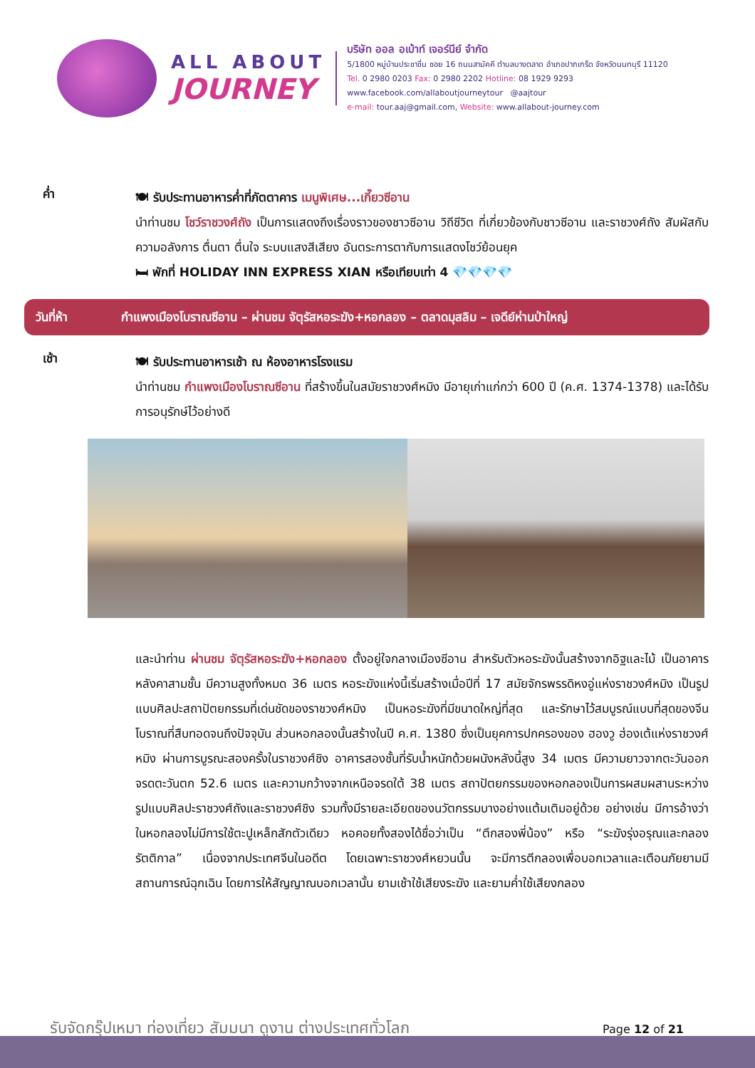ALL ABOUT
JOURNEY
บริษัท ออล อเบ้าท์ เจอร์นีย์ จำกัด
5/1800 หมู่บ้านประชาชื่น ซอย 16 ถนนสามัคคี ตำบลบางตลาด อำเภอปากเกร็ด จังหวัดนนทบุรี 11120
Tel. 0 2980 0203 Fax: 0 2980 2202 Hotline: 08 1929 9293
www.facebook.com/allaboutjourneytour @aajtour
e-mail: tour.aaj@gmail.com, Website: www.allabout-journey.com
ค่ำ
🍽 รับประทานอาหารค่ำที่ภัตตาคาร เมนูพิเศษ...เกี๊ยวซีอาน
นำท่านชม โชว์ราชวงศ์ถัง เป็นการแสดงถึงเรื่องราวของชาวซีอาน วิถีชีวิต ที่เกี่ยวข้องกับชาวซีอาน และราชวงศ์ถัง สัมผัสกับความอลังการ ตื่นตา ตื่นใจ ระบบแสงสีเสียง อันตระการตากับการแสดงโชว์ย้อนยุค
🛏 พักที่ HOLIDAY INN EXPRESS XIAN หรือเทียบเท่า 4 💎💎💎💎
วันที่ห้า กำแพงเมืองโบราณซีอาน – ผ่านชม จัตุรัสหอระฆัง+หอกลอง – ตลาดมุสลิม – เจดีย์ห่านป่าใหญ่
เช้า
🍽 รับประทานอาหารเช้า ณ ห้องอาหารโรงแรม
นำท่านชม กำแพงเมืองโบราณซีอาน ที่สร้างขึ้นในสมัยราชวงศ์หมิง มีอายุเก่าแก่กว่า 600 ปี (ค.ศ. 1374-1378) และได้รับการอนุรักษ์ไว้อย่างดี
และนำท่าน ผ่านชม จัตุรัสหอระฆัง+หอกลอง ตั้งอยู่ใจกลางเมืองซีอาน สำหรับตัวหอระฆังนั้นสร้างจากอิฐและไม้ เป็นอาคารหลังคาสามชั้น มีความสูงทั้งหมด 36 เมตร หอระฆังแห่งนี้เริ่มสร้างเมื่อปีที่ 17 สมัยจักรพรรดิหงอู่แห่งราชวงศ์หมิง เป็นรูปแบบศิลปะสถาปัตยกรรมที่เด่นชัดของราชวงศ์หมิง เป็นหอระฆังที่มีขนาดใหญ่ที่สุด และรักษาไว้สมบูรณ์แบบที่สุดของจีนโบราณที่สืบทอดจนถึงปัจจุบัน ส่วนหอกลองนั้นสร้างในปี ค.ศ. 1380 ซึ่งเป็นยุคการปกครองของ ฮองวู ฮ่องเต้แห่งราชวงศ์ หมิง ผ่านการบูรณะสองครั้งในราชวงศ์ชิง อาคารสองชั้นที่รับน้ำหนักด้วยผนังหลังนี้สูง 34 เมตร มีความยาวจากตะวันออกจรดตะวันตก 52.6 เมตร และความกว้างจากเหนือจรดใต้ 38 เมตร สถาปัตยกรรมของหอกลองเป็นการผสมผสานระหว่างรูปแบบศิลปะราชวงศ์ถังและราชวงศ์ชิง รวมทั้งมีรายละเอียดของนวัตกรรมบางอย่างแต้มเติมอยู่ด้วย อย่างเช่น มีการอ้างว่าในหอกลองไม่มีการใช้ตะปูเหล็กสักตัวเดียว หอคอยทั้งสองได้ชื่อว่าเป็น “ตึกสองพี่น้อง” หรือ “ระฆังรุ่งอรุณและกลองรัตติกาล” เนื่องจากประเทศจีนในอดีต โดยเฉพาะราชวงศ์หยวนนั้น จะมีการตีกลองเพื่อบอกเวลาและเตือนภัยยามมีสถานการณ์ฉุกเฉิน โดยการให้สัญญาณบอกเวลานั้น ยามเช้าใช้เสียงระฆัง และยามค่ำใช้เสียงกลอง
รับจัดกรุ๊ปเหมา ท่องเที่ยว สัมมนา ดูงาน ต่างประเทศทั่วโลก
Page 12 of 21